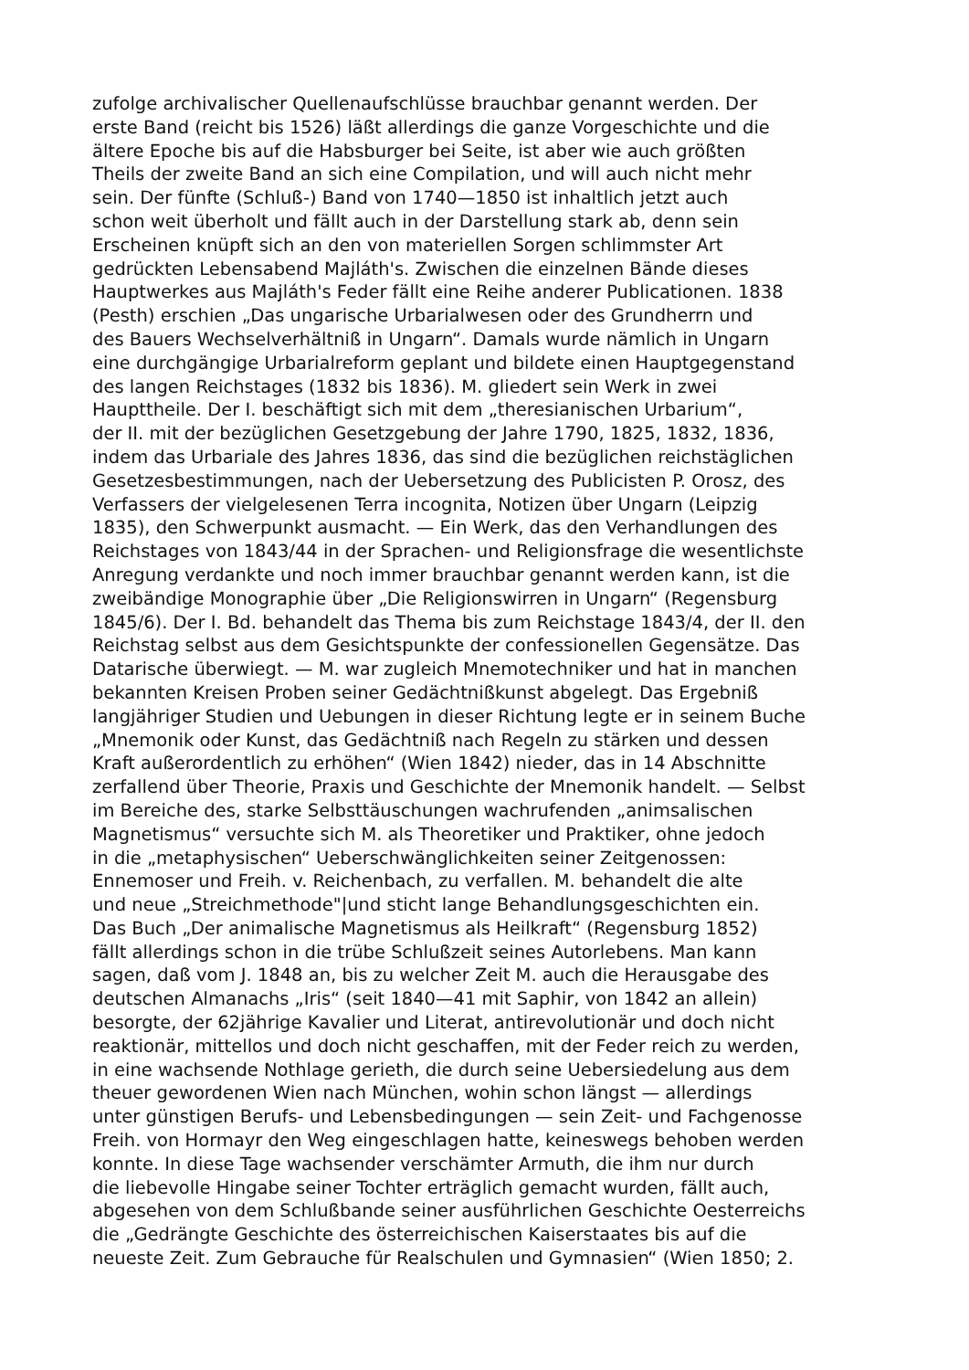zufolge archivalischer Quellenaufschlüsse brauchbar genannt werden. Der
erste Band (reicht bis 1526) läßt allerdings die ganze Vorgeschichte und die
ältere Epoche bis auf die Habsburger bei Seite, ist aber wie auch größten
Theils der zweite Band an sich eine Compilation, und will auch nicht mehr
sein. Der fünfte (Schluß-) Band von 1740—1850 ist inhaltlich jetzt auch
schon weit überholt und fällt auch in der Darstellung stark ab, denn sein
Erscheinen knüpft sich an den von materiellen Sorgen schlimmster Art
gedrückten Lebensabend Majláth's. Zwischen die einzelnen Bände dieses
Hauptwerkes aus Majláth's Feder fällt eine Reihe anderer Publicationen. 1838
(Pesth) erschien „Das ungarische Urbarialwesen oder des Grundherrn und
des Bauers Wechselverhältniß in Ungarn“. Damals wurde nämlich in Ungarn
eine durchgängige Urbarialreform geplant und bildete einen Hauptgegenstand
des langen Reichstages (1832 bis 1836). M. gliedert sein Werk in zwei
Haupttheile. Der I. beschäftigt sich mit dem „theresianischen Urbarium“,
der II. mit der bezüglichen Gesetzgebung der Jahre 1790, 1825, 1832, 1836,
indem das Urbariale des Jahres 1836, das sind die bezüglichen reichstäglichen
Gesetzesbestimmungen, nach der Uebersetzung des Publicisten P. Orosz, des
Verfassers der vielgelesenen Terra incognita, Notizen über Ungarn (Leipzig
1835), den Schwerpunkt ausmacht. — Ein Werk, das den Verhandlungen des
Reichstages von 1843/44 in der Sprachen- und Religionsfrage die wesentlichste
Anregung verdankte und noch immer brauchbar genannt werden kann, ist die
zweibändige Monographie über „Die Religionswirren in Ungarn“ (Regensburg
1845/6). Der I. Bd. behandelt das Thema bis zum Reichstage 1843/4, der II. den
Reichstag selbst aus dem Gesichtspunkte der confessionellen Gegensätze. Das
Datarische überwiegt. — M. war zugleich Mnemotechniker und hat in manchen
bekannten Kreisen Proben seiner Gedächtnißkunst abgelegt. Das Ergebniß
langjähriger Studien und Uebungen in dieser Richtung legte er in seinem Buche
„Mnemonik oder Kunst, das Gedächtniß nach Regeln zu stärken und dessen
Kraft außerordentlich zu erhöhen“ (Wien 1842) nieder, das in 14 Abschnitte
zerfallend über Theorie, Praxis und Geschichte der Mnemonik handelt. — Selbst
im Bereiche des, starke Selbsttäuschungen wachrufenden „animsalischen
Magnetismus“ versuchte sich M. als Theoretiker und Praktiker, ohne jedoch
in die „metaphysischen“ Ueberschwänglichkeiten seiner Zeitgenossen:
Ennemoser und Freih. v. Reichenbach, zu verfallen. M. behandelt die alte
und neue „Streichmethode"|und sticht lange Behandlungsgeschichten ein.
Das Buch „Der animalische Magnetismus als Heilkraft“ (Regensburg 1852)
fällt allerdings schon in die trübe Schlußzeit seines Autorlebens. Man kann
sagen, daß vom J. 1848 an, bis zu welcher Zeit M. auch die Herausgabe des
deutschen Almanachs „Iris“ (seit 1840—41 mit Saphir, von 1842 an allein)
besorgte, der 62jährige Kavalier und Literat, antirevolutionär und doch nicht
reaktionär, mittellos und doch nicht geschaffen, mit der Feder reich zu werden,
in eine wachsende Nothlage gerieth, die durch seine Uebersiedelung aus dem
theuer gewordenen Wien nach München, wohin schon längst — allerdings
unter günstigen Berufs- und Lebensbedingungen — sein Zeit- und Fachgenosse
Freih. von Hormayr den Weg eingeschlagen hatte, keineswegs behoben werden
konnte. In diese Tage wachsender verschämter Armuth, die ihm nur durch
die liebevolle Hingabe seiner Tochter erträglich gemacht wurden, fällt auch,
abgesehen von dem Schlußbande seiner ausführlichen Geschichte Oesterreichs
die „Gedrängte Geschichte des österreichischen Kaiserstaates bis auf die
neueste Zeit. Zum Gebrauche für Realschulen und Gymnasien“ (Wien 1850; 2.